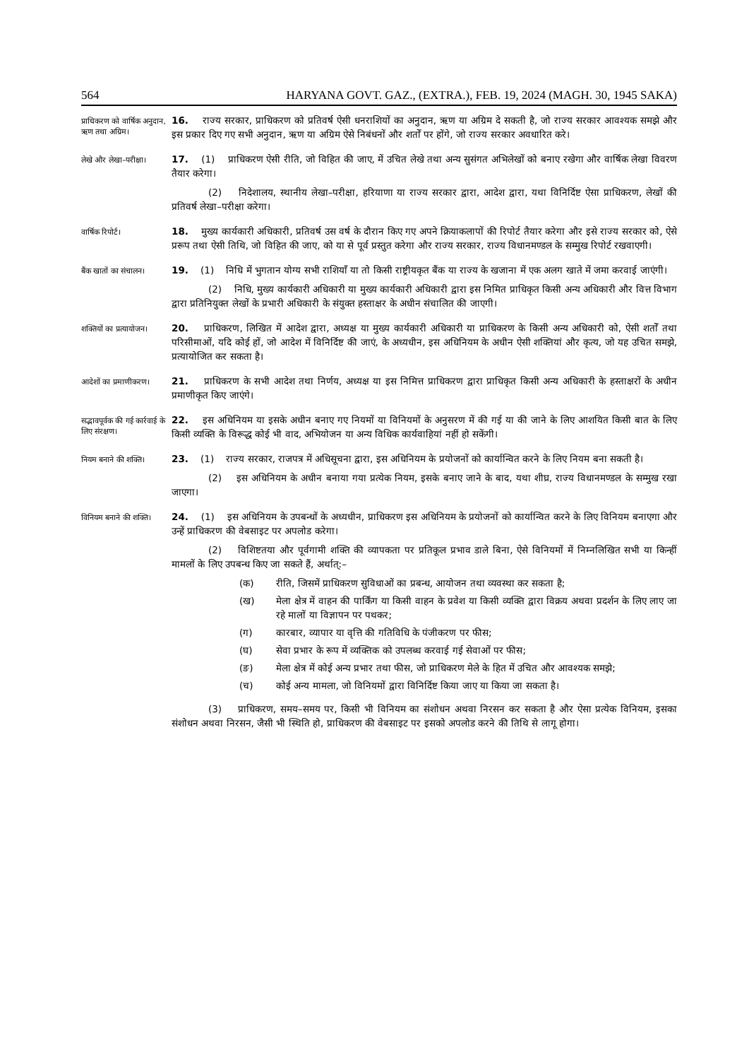564 HARYANA GOVT. GAZ., (EXTRA.), FEB. 19, 2024 (MAGH. 30, 1945 SAKA)
प्राधिकरण को वार्षिक अनुदान, ऋण तथा अग्रिम।
16. राज्य सरकार, प्राधिकरण को प्रतिवर्ष ऐसी धनराशियों का अनुदान, ऋण या अग्रिम दे सकती है, जो राज्य सरकार आवश्यक समझे और इस प्रकार दिए गए सभी अनुदान, ऋण या अग्रिम ऐसे निबंधनों और शर्तों पर होंगे, जो राज्य सरकार अवधारित करे।
लेखे और लेखा–परीक्षा।
17. (1) प्राधिकरण ऐसी रीति, जो विहित की जाए, में उचित लेखे तथा अन्य सुसंगत अभिलेखों को बनाए रखेगा और वार्षिक लेखा विवरण तैयार करेगा।
(2) निदेशालय, स्थानीय लेखा–परीक्षा, हरियाणा या राज्य सरकार द्वारा, आदेश द्वारा, यथा विनिर्दिष्ट ऐसा प्राधिकरण, लेखों की प्रतिवर्ष लेखा–परीक्षा करेगा।
वार्षिक रिपोर्ट।
18. मुख्य कार्यकारी अधिकारी, प्रतिवर्ष उस वर्ष के दौरान किए गए अपने क्रियाकलापों की रिपोर्ट तैयार करेगा और इसे राज्य सरकार को, ऐसे प्ररूप तथा ऐसी तिथि, जो विहित की जाए, को या से पूर्व प्रस्तुत करेगा और राज्य सरकार, राज्य विधानमण्डल के सम्मुख रिपोर्ट रखवाएगी।
बैंक खातों का संचालन।
19. (1) निधि में भुगतान योग्य सभी राशियाँ या तो किसी राष्ट्रीयकृत बैंक या राज्य के खजाना में एक अलग खाते में जमा करवाई जाएंगी।
(2) निधि, मुख्य कार्यकारी अधिकारी या मुख्य कार्यकारी अधिकारी द्वारा इस निमित प्राधिकृत किसी अन्य अधिकारी और वित्त विभाग द्वारा प्रतिनियुक्त लेखों के प्रभारी अधिकारी के संयुक्त हस्ताक्षर के अधीन संचालित की जाएगी।
शक्तियों का प्रत्यायोजन।
20. प्राधिकरण, लिखित में आदेश द्वारा, अध्यक्ष या मुख्य कार्यकारी अधिकारी या प्राधिकरण के किसी अन्य अधिकारी को, ऐसी शर्तों तथा परिसीमाओं, यदि कोई हों, जो आदेश में विनिर्दिष्ट की जाएं, के अध्यधीन, इस अधिनियम के अधीन ऐसी शक्तियां और कृत्य, जो यह उचित समझे, प्रत्यायोजित कर सकता है।
आदेशों का प्रमाणीकरण।
21. प्राधिकरण के सभी आदेश तथा निर्णय, अध्यक्ष या इस निमित्त प्राधिकरण द्वारा प्राधिकृत किसी अन्य अधिकारी के हस्ताक्षरों के अधीन प्रमाणीकृत किए जाएंगे।
सद्भावपूर्वक की गई कार्रवाई के लिए संरक्षण।
22. इस अधिनियम या इसके अधीन बनाए गए नियमों या विनियमों के अनुसरण में की गई या की जाने के लिए आशयित किसी बात के लिए किसी व्यक्ति के विरूद्ध कोई भी वाद, अभियोजन या अन्य विधिक कार्यवाहियां नहीं हो सकेंगी।
नियम बनाने की शक्ति।
23. (1) राज्य सरकार, राजपत्र में अधिसूचना द्वारा, इस अधिनियम के प्रयोजनों को कार्यान्वित करने के लिए नियम बना सकती है।
(2) इस अधिनियम के अधीन बनाया गया प्रत्येक नियम, इसके बनाए जाने के बाद, यथा शीघ्र, राज्य विधानमण्डल के सम्मुख रखा जाएगा।
विनियम बनाने की शक्ति।
24. (1) इस अधिनियम के उपबन्धों के अध्यधीन, प्राधिकरण इस अधिनियम के प्रयोजनों को कार्यान्वित करने के लिए विनियम बनाएगा और उन्हें प्राधिकरण की वेबसाइट पर अपलोड करेगा।
(2) विशिष्टतया और पूर्वगामी शक्ति की व्यापकता पर प्रतिकूल प्रभाव डाले बिना, ऐसे विनियमों में निम्नलिखित सभी या किन्हीं मामलों के लिए उपबन्ध किए जा सकते हैं, अर्थात्:–
(क) रीति, जिसमें प्राधिकरण सुविधाओं का प्रबन्ध, आयोजन तथा व्यवस्था कर सकता है;
(ख) मेला क्षेत्र में वाहन की पार्किंग या किसी वाहन के प्रवेश या किसी व्यक्ति द्वारा विक्रय अथवा प्रदर्शन के लिए लाए जा रहे मालों या विज्ञापन पर पथकर;
(ग) कारबार, व्यापार या वृत्ति की गतिविधि के पंजीकरण पर फीस;
(घ) सेवा प्रभार के रूप में व्यक्तिक को उपलब्ध करवाई गई सेवाओं पर फीस;
(ङ) मेला क्षेत्र में कोई अन्य प्रभार तथा फीस, जो प्राधिकरण मेले के हित में उचित और आवश्यक समझे;
(च) कोई अन्य मामला, जो विनियमों द्वारा विनिर्दिष्ट किया जाए या किया जा सकता है।
(3) प्राधिकरण, समय–समय पर, किसी भी विनियम का संशोधन अथवा निरसन कर सकता है और ऐसा प्रत्येक विनियम, इसका संशोधन अथवा निरसन, जैसी भी स्थिति हो, प्राधिकरण की वेबसाइट पर इसको अपलोड करने की तिथि से लागू होगा।